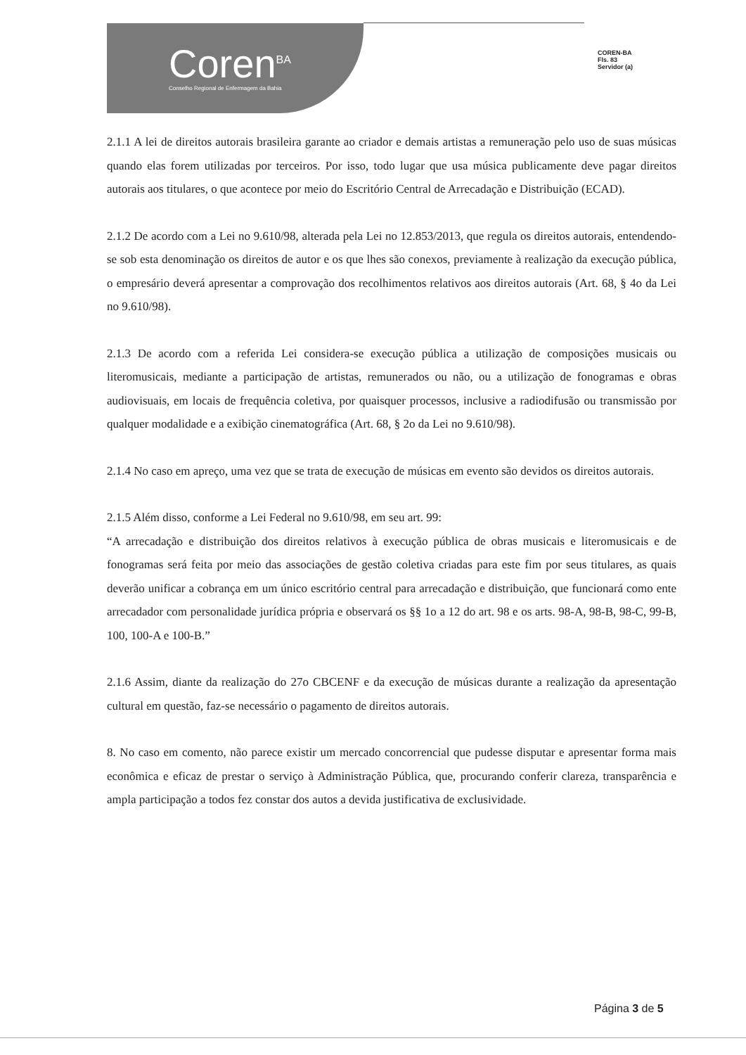Coren<sup>BA</sup>
Conselho Regional de Enfermagem da Bahia
COREN-BA
Fls. 83
Servidor (a)
2.1.1 A lei de direitos autorais brasileira garante ao criador e demais artistas a remuneração pelo uso de suas músicas quando elas forem utilizadas por terceiros. Por isso, todo lugar que usa música publicamente deve pagar direitos autorais aos titulares, o que acontece por meio do Escritório Central de Arrecadação e Distribuição (ECAD).
2.1.2 De acordo com a Lei no 9.610/98, alterada pela Lei no 12.853/2013, que regula os direitos autorais, entendendo-se sob esta denominação os direitos de autor e os que lhes são conexos, previamente à realização da execução pública, o empresário deverá apresentar a comprovação dos recolhimentos relativos aos direitos autorais (Art. 68, § 4o da Lei no 9.610/98).
2.1.3 De acordo com a referida Lei considera-se execução pública a utilização de composições musicais ou literomusicais, mediante a participação de artistas, remunerados ou não, ou a utilização de fonogramas e obras audiovisuais, em locais de frequência coletiva, por quaisquer processos, inclusive a radiodifusão ou transmissão por qualquer modalidade e a exibição cinematográfica (Art. 68, § 2o da Lei no 9.610/98).
2.1.4 No caso em apreço, uma vez que se trata de execução de músicas em evento são devidos os direitos autorais.
2.1.5 Além disso, conforme a Lei Federal no 9.610/98, em seu art. 99:
“A arrecadação e distribuição dos direitos relativos à execução pública de obras musicais e literomusicais e de fonogramas será feita por meio das associações de gestão coletiva criadas para este fim por seus titulares, as quais deverão unificar a cobrança em um único escritório central para arrecadação e distribuição, que funcionará como ente arrecadador com personalidade jurídica própria e observará os §§ 1o a 12 do art. 98 e os arts. 98-A, 98-B, 98-C, 99-B, 100, 100-A e 100-B.”
2.1.6 Assim, diante da realização do 27o CBCENF e da execução de músicas durante a realização da apresentação cultural em questão, faz-se necessário o pagamento de direitos autorais.
8. No caso em comento, não parece existir um mercado concorrencial que pudesse disputar e apresentar forma mais econômica e eficaz de prestar o serviço à Administração Pública, que, procurando conferir clareza, transparência e ampla participação a todos fez constar dos autos a devida justificativa de exclusividade.
Página 3 de 5